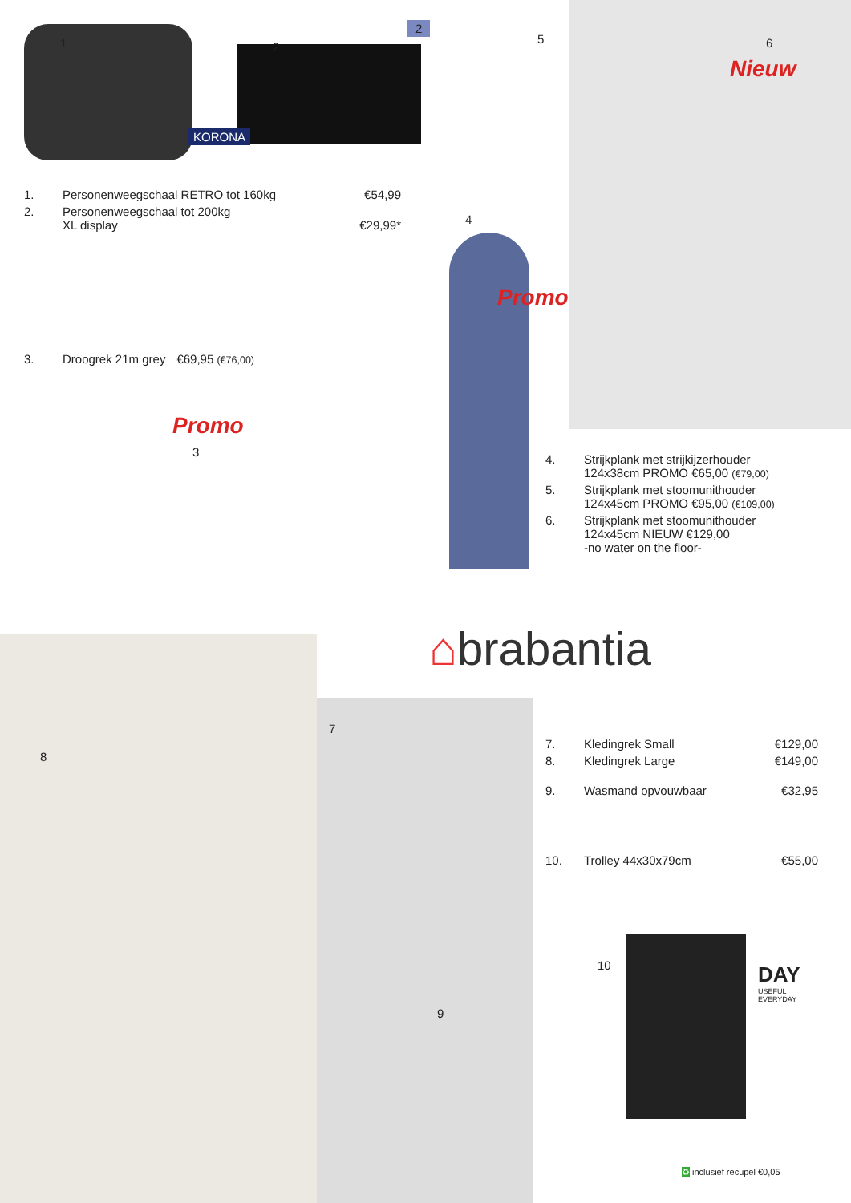2
1 2
KORONA
5 6
Nieuw
4
Promo
Promo
3
1. Personenweegschaal RETRO tot 160kg €54,99
2. Personenweegschaal tot 200kg
XL display
€29,99*
3. Droogrek 21m grey €69,95 (€76,00)
4. Strijkplank met strijkijzerhouder
124x38cm PROMO €65,00 (€79,00)
5. Strijkplank met stoomunithouder
124x45cm PROMO €95,00 (€109,00)
6. Strijkplank met stoomunithouder
124x45cm NIEUW €129,00
-no water on the floor-
⌂brabantia
7
8
9
10
7. Kledingrek Small €129,00
8. Kledingrek Large €149,00
9. Wasmand opvouwbaar €32,95
10. Trolley 44x30x79cm €55,00
DAY
USEFUL
EVERYDAY
♻ inclusief recupel €0,05